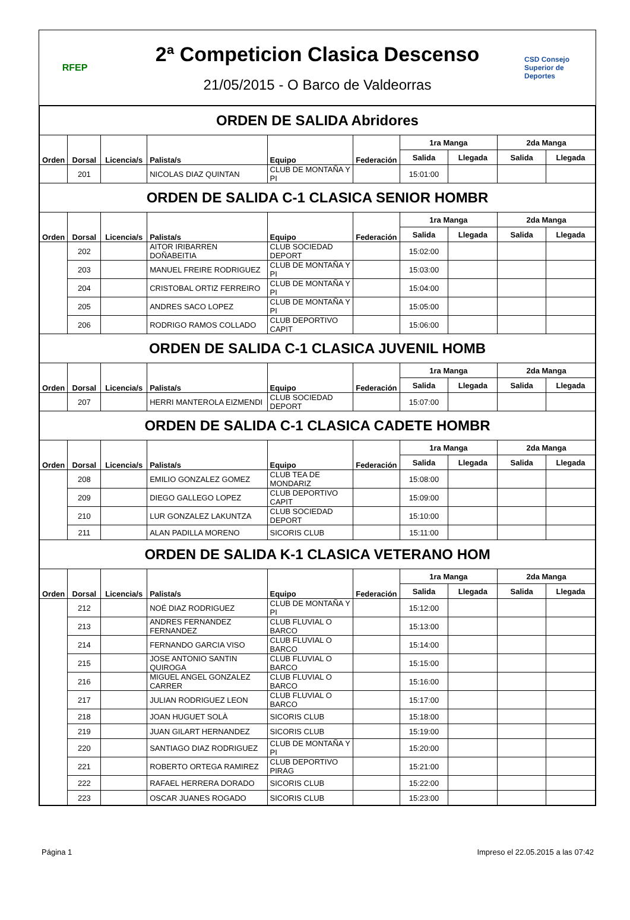RFEP
2ª Competicion Clasica Descenso
21/05/2015 - O Barco de Valdeorras
CSD Consejo Superior de Deportes
| ORDEN DE SALIDA Abridores | | | | | | | | | |
| Orden | Dorsal | Licencia/s | Palista/s | Equipo | Federación | 1ra Manga | | 2da Manga | |
| | | | | | | Salida | Llegada | Salida | Llegada |
| | 201 | | NICOLAS DIAZ QUINTAN | CLUB DE MONTAÑA Y PI | | 15:01:00 | | | |
| ORDEN DE SALIDA C-1 CLASICA SENIOR HOMBR | | | | | | | | | |
| Orden | Dorsal | Licencia/s | Palista/s | Equipo | Federación | 1ra Manga | | 2da Manga | |
| | | | | | | Salida | Llegada | Salida | Llegada |
| | 202 | | AITOR IRIBARREN DOÑABEITIA | CLUB SOCIEDAD DEPORT | | 15:02:00 | | | |
| | 203 | | MANUEL FREIRE RODRIGUEZ | CLUB DE MONTAÑA Y PI | | 15:03:00 | | | |
| | 204 | | CRISTOBAL ORTIZ FERREIRO | CLUB DE MONTAÑA Y PI | | 15:04:00 | | | |
| | 205 | | ANDRES SACO LOPEZ | CLUB DE MONTAÑA Y PI | | 15:05:00 | | | |
| | 206 | | RODRIGO RAMOS COLLADO | CLUB DEPORTIVO CAPIT | | 15:06:00 | | | |
| ORDEN DE SALIDA C-1 CLASICA JUVENIL HOMB | | | | | | | | | |
| Orden | Dorsal | Licencia/s | Palista/s | Equipo | Federación | 1ra Manga | | 2da Manga | |
| | | | | | | Salida | Llegada | Salida | Llegada |
| | 207 | | HERRI MANTEROLA EIZMENDI | CLUB SOCIEDAD DEPORT | | 15:07:00 | | | |
| ORDEN DE SALIDA C-1 CLASICA CADETE HOMBR | | | | | | | | | |
| Orden | Dorsal | Licencia/s | Palista/s | Equipo | Federación | 1ra Manga | | 2da Manga | |
| | | | | | | Salida | Llegada | Salida | Llegada |
| | 208 | | EMILIO GONZALEZ GOMEZ | CLUB TEA DE MONDARIZ | | 15:08:00 | | | |
| | 209 | | DIEGO GALLEGO LOPEZ | CLUB DEPORTIVO CAPIT | | 15:09:00 | | | |
| | 210 | | LUR GONZALEZ LAKUNTZA | CLUB SOCIEDAD DEPORT | | 15:10:00 | | | |
| | 211 | | ALAN PADILLA MORENO | SICORIS CLUB | | 15:11:00 | | | |
| ORDEN DE SALIDA K-1 CLASICA VETERANO HOM | | | | | | | | | |
| Orden | Dorsal | Licencia/s | Palista/s | Equipo | Federación | 1ra Manga | | 2da Manga | |
| | | | | | | Salida | Llegada | Salida | Llegada |
| | 212 | | NOÉ DIAZ RODRIGUEZ | CLUB DE MONTAÑA Y PI | | 15:12:00 | | | |
| | 213 | | ANDRES FERNANDEZ FERNANDEZ | CLUB FLUVIAL O BARCO | | 15:13:00 | | | |
| | 214 | | FERNANDO GARCIA VISO | CLUB FLUVIAL O BARCO | | 15:14:00 | | | |
| | 215 | | JOSE ANTONIO SANTIN QUIROGA | CLUB FLUVIAL O BARCO | | 15:15:00 | | | |
| | 216 | | MIGUEL ANGEL GONZALEZ CARRER | CLUB FLUVIAL O BARCO | | 15:16:00 | | | |
| | 217 | | JULIAN RODRIGUEZ LEON | CLUB FLUVIAL O BARCO | | 15:17:00 | | | |
| | 218 | | JOAN HUGUET SOLÀ | SICORIS CLUB | | 15:18:00 | | | |
| | 219 | | JUAN GILART HERNANDEZ | SICORIS CLUB | | 15:19:00 | | | |
| | 220 | | SANTIAGO DIAZ RODRIGUEZ | CLUB DE MONTAÑA Y PI | | 15:20:00 | | | |
| | 221 | | ROBERTO ORTEGA RAMIREZ | CLUB DEPORTIVO PIRAG | | 15:21:00 | | | |
| | 222 | | RAFAEL HERRERA DORADO | SICORIS CLUB | | 15:22:00 | | | |
| | 223 | | OSCAR JUANES ROGADO | SICORIS CLUB | | 15:23:00 | | | |
Página 1 Impreso el 22.05.2015 a las 07:42